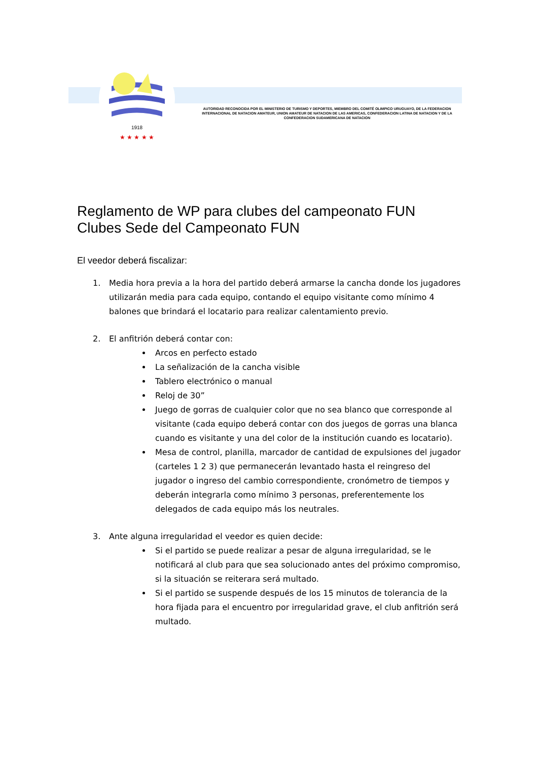1918
★ ★ ★ ★ ★
AUTORIDAD RECONOCIDA POR EL MINISTERIO DE TURISMO Y DEPORTES, MIEMBRO DEL COMITÉ OLIMPICO URUGUAYO, DE LA FEDERACION INTERNACIONAL DE NATACION AMATEUR, UNION AMATEUR DE NATACION DE LAS AMERICAS, CONFEDERACION LATINA DE NATACION Y DE LA CONFEDERACION SUDAMERICANA DE NATACION
Reglamento de WP para clubes del campeonato FUN
Clubes Sede del Campeonato FUN
El veedor deberá fiscalizar:
1. Media hora previa a la hora del partido deberá armarse la cancha donde los jugadores utilizarán media para cada equipo, contando el equipo visitante como mínimo 4 balones que brindará el locatario para realizar calentamiento previo.
2. El anfitrión deberá contar con:
Arcos en perfecto estado
La señalización de la cancha visible
Tablero electrónico o manual
Reloj de 30”
Juego de gorras de cualquier color que no sea blanco que corresponde al visitante (cada equipo deberá contar con dos juegos de gorras una blanca cuando es visitante y una del color de la institución cuando es locatario).
Mesa de control, planilla, marcador de cantidad de expulsiones del jugador (carteles 1 2 3) que permanecerán levantado hasta el reingreso del jugador o ingreso del cambio correspondiente, cronómetro de tiempos y deberán integrarla como mínimo 3 personas, preferentemente los delegados de cada equipo más los neutrales.
3. Ante alguna irregularidad el veedor es quien decide:
Si el partido se puede realizar a pesar de alguna irregularidad, se le notificará al club para que sea solucionado antes del próximo compromiso, si la situación se reiterara será multado.
Si el partido se suspende después de los 15 minutos de tolerancia de la hora fijada para el encuentro por irregularidad grave, el club anfitrión será multado.